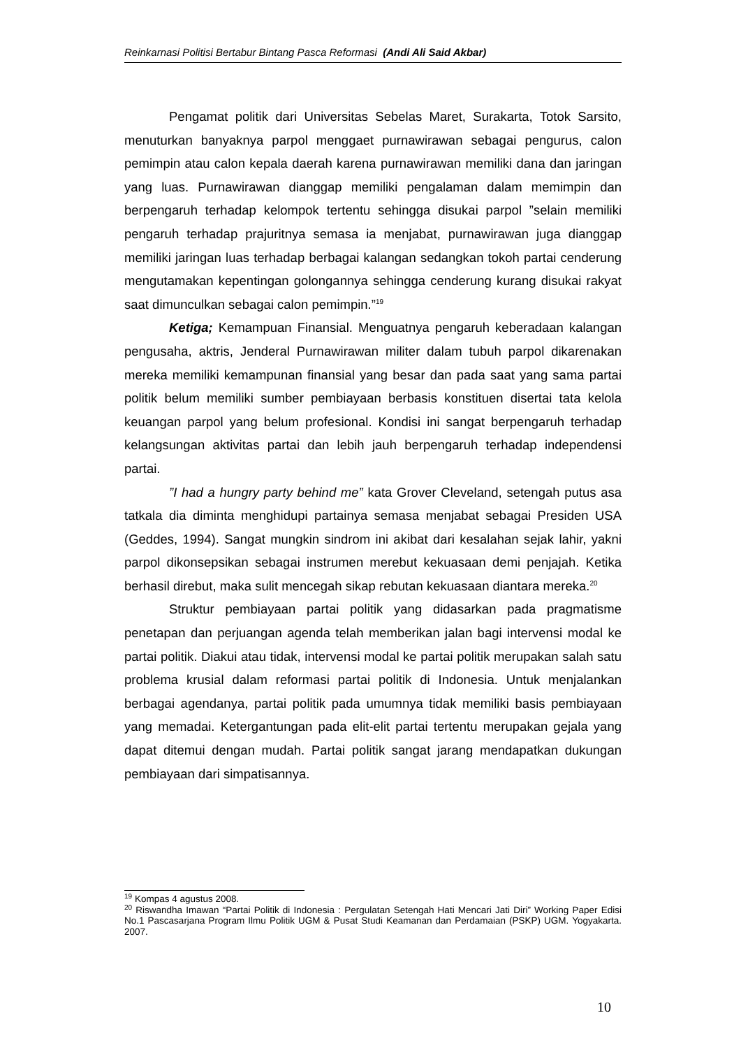Reinkarnasi Politisi Bertabur Bintang Pasca Reformasi (Andi Ali Said Akbar)
Pengamat politik dari Universitas Sebelas Maret, Surakarta, Totok Sarsito, menuturkan banyaknya parpol menggaet purnawirawan sebagai pengurus, calon pemimpin atau calon kepala daerah karena purnawirawan memiliki dana dan jaringan yang luas. Purnawirawan dianggap memiliki pengalaman dalam memimpin dan berpengaruh terhadap kelompok tertentu sehingga disukai parpol ”selain memiliki pengaruh terhadap prajuritnya semasa ia menjabat, purnawirawan juga dianggap memiliki jaringan luas terhadap berbagai kalangan sedangkan tokoh partai cenderung mengutamakan kepentingan golongannya sehingga cenderung kurang disukai rakyat saat dimunculkan sebagai calon pemimpin.”<sup>19</sup>
Ketiga; Kemampuan Finansial. Menguatnya pengaruh keberadaan kalangan pengusaha, aktris, Jenderal Purnawirawan militer dalam tubuh parpol dikarenakan mereka memiliki kemampunan finansial yang besar dan pada saat yang sama partai politik belum memiliki sumber pembiayaan berbasis konstituen disertai tata kelola keuangan parpol yang belum profesional. Kondisi ini sangat berpengaruh terhadap kelangsungan aktivitas partai dan lebih jauh berpengaruh terhadap independensi partai.
”I had a hungry party behind me” kata Grover Cleveland, setengah putus asa tatkala dia diminta menghidupi partainya semasa menjabat sebagai Presiden USA (Geddes, 1994). Sangat mungkin sindrom ini akibat dari kesalahan sejak lahir, yakni parpol dikonsepsikan sebagai instrumen merebut kekuasaan demi penjajah. Ketika berhasil direbut, maka sulit mencegah sikap rebutan kekuasaan diantara mereka.<sup>20</sup>
Struktur pembiayaan partai politik yang didasarkan pada pragmatisme penetapan dan perjuangan agenda telah memberikan jalan bagi intervensi modal ke partai politik. Diakui atau tidak, intervensi modal ke partai politik merupakan salah satu problema krusial dalam reformasi partai politik di Indonesia. Untuk menjalankan berbagai agendanya, partai politik pada umumnya tidak memiliki basis pembiayaan yang memadai. Ketergantungan pada elit-elit partai tertentu merupakan gejala yang dapat ditemui dengan mudah. Partai politik sangat jarang mendapatkan dukungan pembiayaan dari simpatisannya.
<sup>19</sup> Kompas 4 agustus 2008.
<sup>20</sup> Riswandha Imawan “Partai Politik di Indonesia : Pergulatan Setengah Hati Mencari Jati Diri” Working Paper Edisi No.1 Pascasarjana Program Ilmu Politik UGM & Pusat Studi Keamanan dan Perdamaian (PSKP) UGM. Yogyakarta. 2007.
10